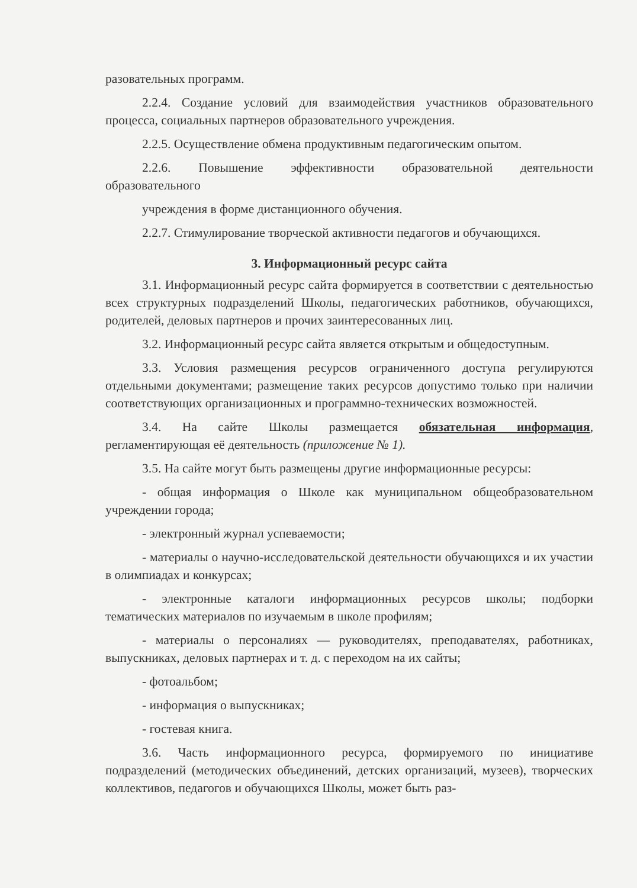разовательных программ.
2.2.4. Создание условий для взаимодействия участников образовательного процесса, социальных партнеров образовательного учреждения.
2.2.5. Осуществление обмена продуктивным педагогическим опытом.
2.2.6. Повышение эффективности образовательной деятельности образовательного
учреждения в форме дистанционного обучения.
2.2.7. Стимулирование творческой активности педагогов и обучающихся.
3. Информационный ресурс сайта
3.1. Информационный ресурс сайта формируется в соответствии с деятельностью всех структурных подразделений Школы, педагогических работников, обучающихся, родителей, деловых партнеров и прочих заинтересованных лиц.
3.2. Информационный ресурс сайта является открытым и общедоступным.
3.3. Условия размещения ресурсов ограниченного доступа регулируются отдельными документами; размещение таких ресурсов допустимо только при наличии соответствующих организационных и программно-технических возможностей.
3.4. На сайте Школы размещается обязательная информация, регламентирующая её деятельность (приложение № 1).
3.5. На сайте могут быть размещены другие информационные ресурсы:
- общая информация о Школе как муниципальном общеобразовательном учреждении города;
- электронный журнал успеваемости;
- материалы о научно-исследовательской деятельности обучающихся и их участии в олимпиадах и конкурсах;
- электронные каталоги информационных ресурсов школы; подборки тематических материалов по изучаемым в школе профилям;
- материалы о персоналиях — руководителях, преподавателях, работниках, выпускниках, деловых партнерах и т. д. с переходом на их сайты;
- фотоальбом;
- информация о выпускниках;
- гостевая книга.
3.6. Часть информационного ресурса, формируемого по инициативе подразделений (методических объединений, детских организаций, музеев), творческих коллективов, педагогов и обучающихся Школы, может быть раз-